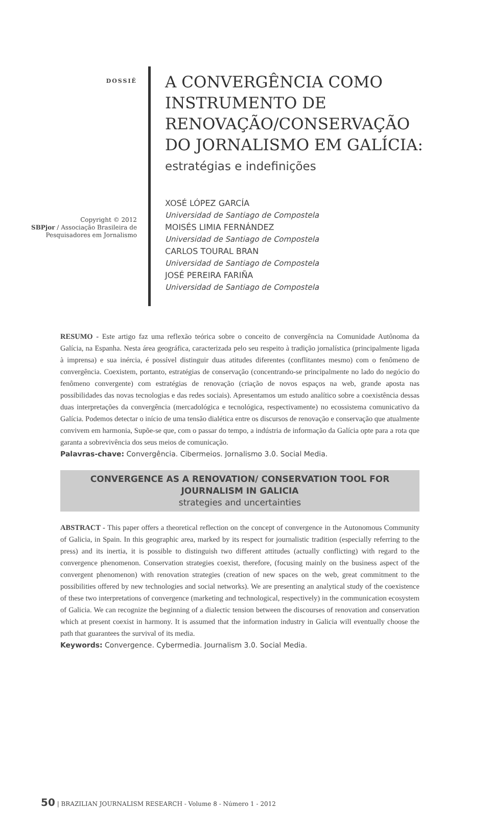DOSSIÊ
Copyright © 2012
SBPjor / Associação Brasileira de Pesquisadores em Jornalismo
A CONVERGÊNCIA COMO
INSTRUMENTO DE
RENOVAÇÃO/CONSERVAÇÃO
DO JORNALISMO EM GALÍCIA:
estratégias e indefinições
XOSÉ LÓPEZ GARCÍA
Universidad de Santiago de Compostela
MOISÉS LIMIA FERNÁNDEZ
Universidad de Santiago de Compostela
CARLOS TOURAL BRAN
Universidad de Santiago de Compostela
JOSÉ PEREIRA FARIÑA
Universidad de Santiago de Compostela
RESUMO - Este artigo faz uma reflexão teórica sobre o conceito de convergência na Comunidade Autônoma da Galícia, na Espanha. Nesta área geográfica, caracterizada pelo seu respeito à tradição jornalística (principalmente ligada à imprensa) e sua inércia, é possível distinguir duas atitudes diferentes (conflitantes mesmo) com o fenômeno de convergência. Coexistem, portanto, estratégias de conservação (concentrando-se principalmente no lado do negócio do fenômeno convergente) com estratégias de renovação (criação de novos espaços na web, grande aposta nas possibilidades das novas tecnologias e das redes sociais). Apresentamos um estudo analítico sobre a coexistência dessas duas interpretações da convergência (mercadológica e tecnológica, respectivamente) no ecossistema comunicativo da Galícia. Podemos detectar o início de uma tensão dialética entre os discursos de renovação e conservação que atualmente convivem em harmonia, Supõe-se que, com o passar do tempo, a indústria de informação da Galícia opte para a rota que garanta a sobrevivência dos seus meios de comunicação.
Palavras-chave: Convergência. Cibermeios. Jornalismo 3.0. Social Media.
CONVERGENCE AS A RENOVATION/ CONSERVATION TOOL FOR JOURNALISM IN GALICIA
strategies and uncertainties
ABSTRACT - This paper offers a theoretical reflection on the concept of convergence in the Autonomous Community of Galicia, in Spain. In this geographic area, marked by its respect for journalistic tradition (especially referring to the press) and its inertia, it is possible to distinguish two different attitudes (actually conflicting) with regard to the convergence phenomenon. Conservation strategies coexist, therefore, (focusing mainly on the business aspect of the convergent phenomenon) with renovation strategies (creation of new spaces on the web, great commitment to the possibilities offered by new technologies and social networks). We are presenting an analytical study of the coexistence of these two interpretations of convergence (marketing and technological, respectively) in the communication ecosystem of Galicia. We can recognize the beginning of a dialectic tension between the discourses of renovation and conservation which at present coexist in harmony. It is assumed that the information industry in Galicia will eventually choose the path that guarantees the survival of its media.
Keywords: Convergence. Cybermedia. Journalism 3.0. Social Media.
50 | BRAZILIAN JOURNALISM RESEARCH - Volume 8 - Número 1 - 2012